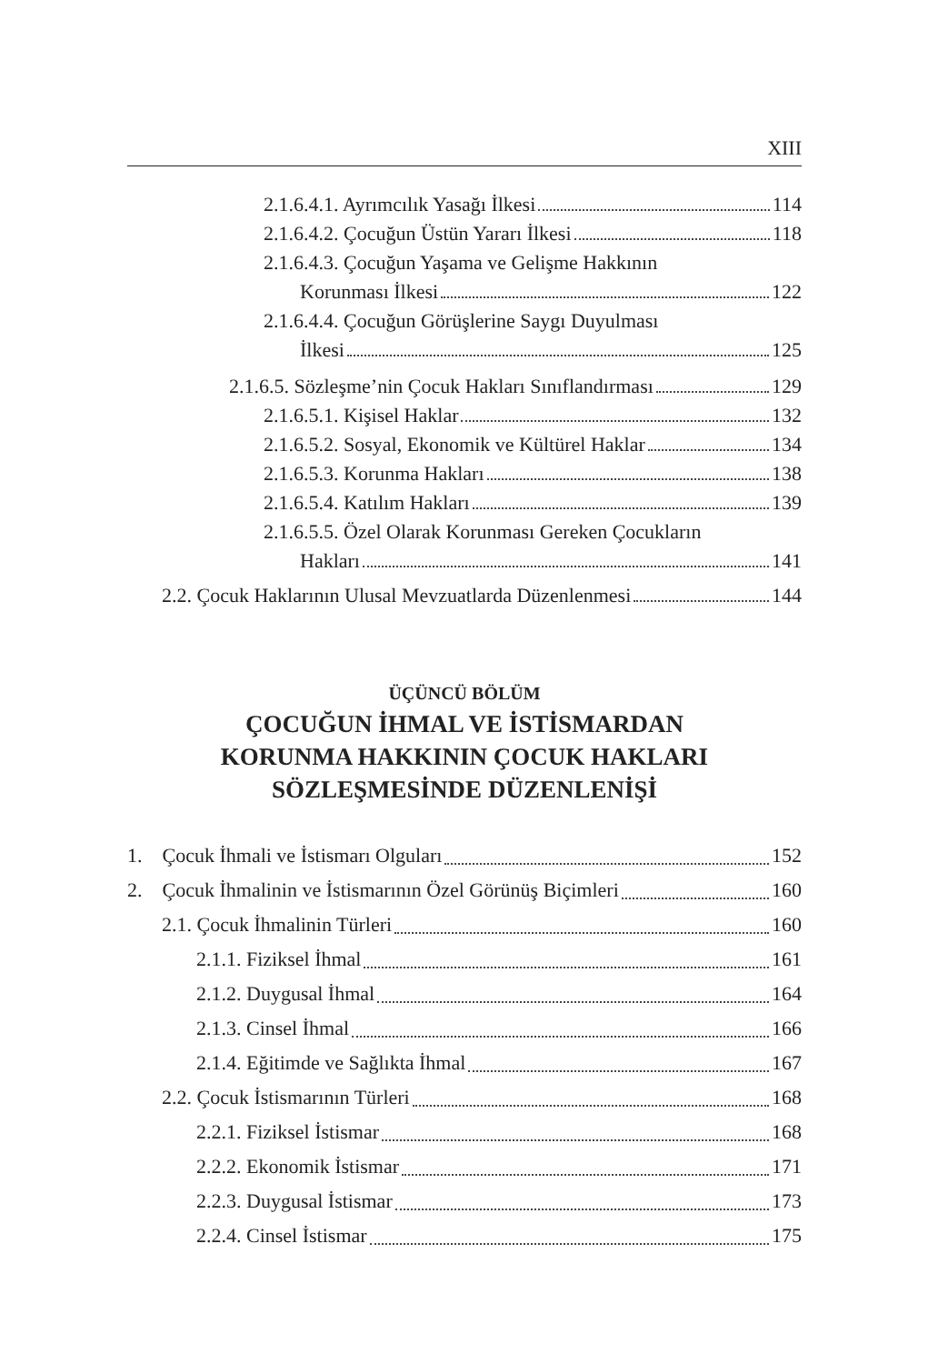XIII
2.1.6.4.1. Ayrımcılık Yasağı İlkesi 114
2.1.6.4.2. Çocuğun Üstün Yararı İlkesi 118
2.1.6.4.3. Çocuğun Yaşama ve Gelişme Hakkının
Korunması İlkesi 122
2.1.6.4.4. Çocuğun Görüşlerine Saygı Duyulması
İlkesi 125
2.1.6.5. Sözleşme’nin Çocuk Hakları Sınıflandırması 129
2.1.6.5.1. Kişisel Haklar 132
2.1.6.5.2. Sosyal, Ekonomik ve Kültürel Haklar 134
2.1.6.5.3. Korunma Hakları 138
2.1.6.5.4. Katılım Hakları 139
2.1.6.5.5. Özel Olarak Korunması Gereken Çocukların
Hakları 141
2.2. Çocuk Haklarının Ulusal Mevzuatlarda Düzenlenmesi 144
ÜÇÜNCÜ BÖLÜM
ÇOCUĞUN İHMAL VE İSTİSMARDAN
KORUNMA HAKKININ ÇOCUK HAKLARI
SÖZLEŞMESİNDE DÜZENLENİŞİ
1. Çocuk İhmali ve İstismarı Olguları 152
2. Çocuk İhmalinin ve İstismarının Özel Görünüş Biçimleri 160
2.1. Çocuk İhmalinin Türleri 160
2.1.1. Fiziksel İhmal 161
2.1.2. Duygusal İhmal 164
2.1.3. Cinsel İhmal 166
2.1.4. Eğitimde ve Sağlıkta İhmal 167
2.2. Çocuk İstismarının Türleri 168
2.2.1. Fiziksel İstismar 168
2.2.2. Ekonomik İstismar 171
2.2.3. Duygusal İstismar 173
2.2.4. Cinsel İstismar 175